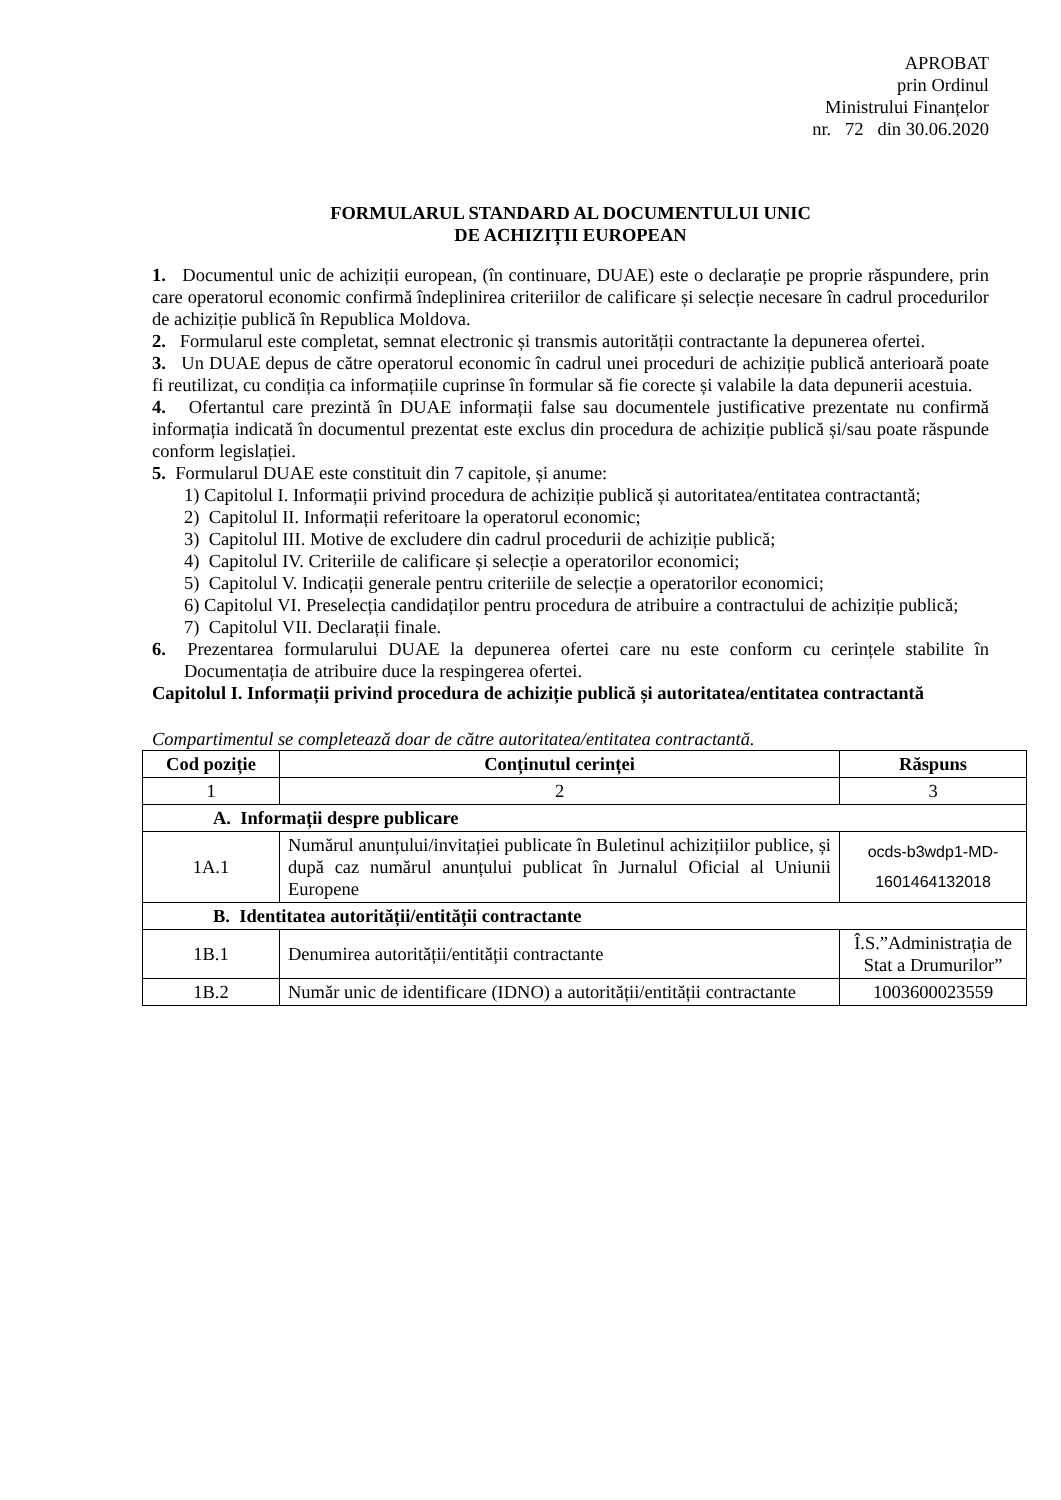APROBAT
prin Ordinul
Ministrului Finanțelor
nr. 72 din 30.06.2020
FORMULARUL STANDARD AL DOCUMENTULUI UNIC
DE ACHIZIȚII EUROPEAN
1. Documentul unic de achiziții european, (în continuare, DUAE) este o declarație pe proprie răspundere, prin care operatorul economic confirmă îndeplinirea criteriilor de calificare și selecție necesare în cadrul procedurilor de achiziție publică în Republica Moldova.
2. Formularul este completat, semnat electronic și transmis autorității contractante la depunerea ofertei.
3. Un DUAE depus de către operatorul economic în cadrul unei proceduri de achiziție publică anterioară poate fi reutilizat, cu condiția ca informațiile cuprinse în formular să fie corecte și valabile la data depunerii acestuia.
4. Ofertantul care prezintă în DUAE informații false sau documentele justificative prezentate nu confirmă informația indicată în documentul prezentat este exclus din procedura de achiziție publică și/sau poate răspunde conform legislației.
5. Formularul DUAE este constituit din 7 capitole, și anume:
1) Capitolul I. Informații privind procedura de achiziție publică și autoritatea/entitatea contractantă;
2) Capitolul II. Informații referitoare la operatorul economic;
3) Capitolul III. Motive de excludere din cadrul procedurii de achiziție publică;
4) Capitolul IV. Criteriile de calificare și selecție a operatorilor economici;
5) Capitolul V. Indicații generale pentru criteriile de selecție a operatorilor economici;
6) Capitolul VI. Preselecția candidaților pentru procedura de atribuire a contractului de achiziție publică;
7) Capitolul VII. Declarații finale.
6. Prezentarea formularului DUAE la depunerea ofertei care nu este conform cu cerințele stabilite în Documentația de atribuire duce la respingerea ofertei.
Capitolul I. Informații privind procedura de achiziție publică și autoritatea/entitatea contractantă
Compartimentul se completează doar de către autoritatea/entitatea contractantă.
| Cod poziție | Conținutul cerinței | Răspuns |
| --- | --- | --- |
| 1 | 2 | 3 |
| A. Informații despre publicare | | |
| 1A.1 | Numărul anunțului/invitației publicate în Buletinul achizițiilor publice, și după caz numărul anunțului publicat în Jurnalul Oficial al Uniunii Europene | ocds-b3wdp1-MD-1601464132018 |
| B. Identitatea autorității/entității contractante | | |
| 1B.1 | Denumirea autorității/entității contractante | Î.S.”Administrația de Stat a Drumurilor” |
| 1B.2 | Număr unic de identificare (IDNO) a autorității/entității contractante | 1003600023559 |